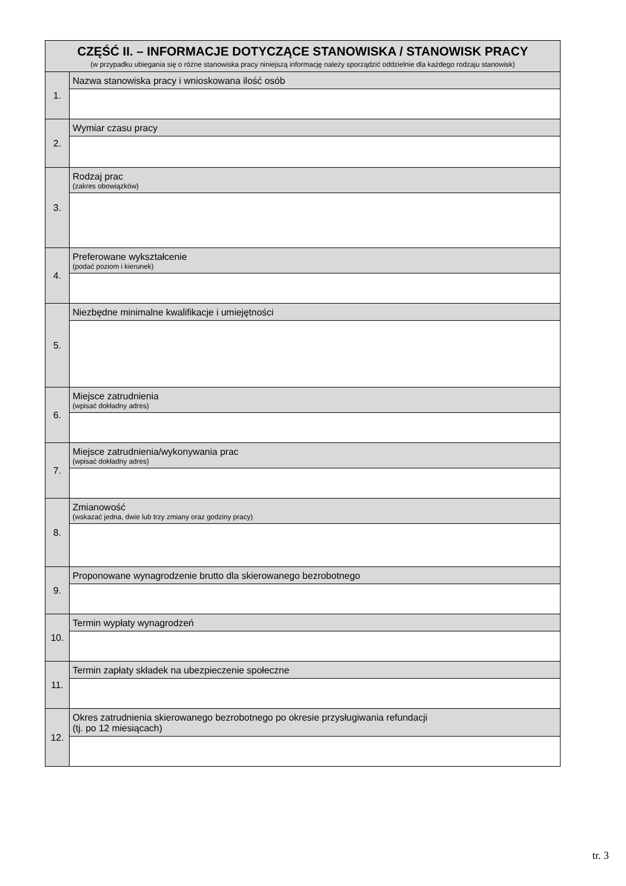| CZĘŚĆ II. – INFORMACJE DOTYCZĄCE STANOWISKA / STANOWISK PRACY (w przypadku ubiegania się o różne stanowiska pracy niniejszą informację należy sporządzić oddzielnie dla każdego rodzaju stanowisk) | |
| --- | --- |
| 1. | Nazwa stanowiska pracy i wnioskowana ilość osób |
| 2. | Wymiar czasu pracy |
| 3. | Rodzaj prac (zakres obowiązków) |
| 4. | Preferowane wykształcenie (podać poziom i kierunek) |
| 5. | Niezbędne minimalne kwalifikacje i umiejętności |
| 6. | Miejsce zatrudnienia (wpisać dokładny adres) |
| 7. | Miejsce zatrudnienia/wykonywania prac (wpisać dokładny adres) |
| 8. | Zmianowość (wskazać jedna, dwie lub trzy zmiany oraz godziny pracy) |
| 9. | Proponowane wynagrodzenie brutto dla skierowanego bezrobotnego |
| 10. | Termin wypłaty wynagrodzeń |
| 11. | Termin zapłaty składek na ubezpieczenie społeczne |
| 12. | Okres zatrudnienia skierowanego bezrobotnego po okresie przysługiwania refundacji (tj. po 12 miesiącach) |
tr. 3